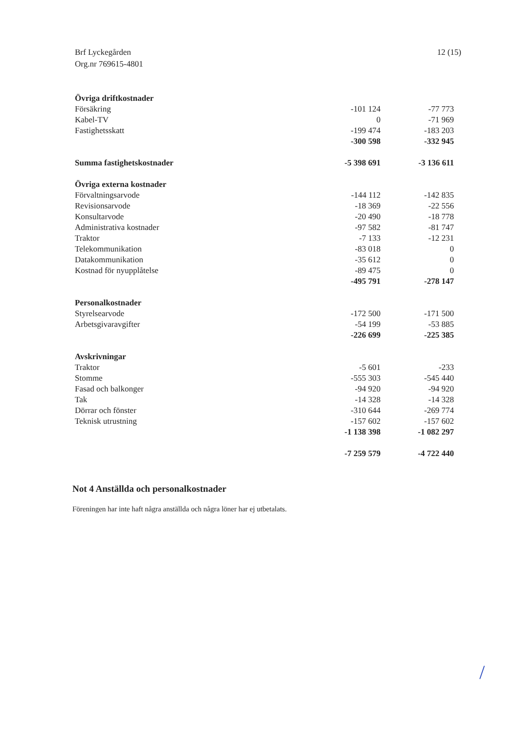Brf Lyckegården
Org.nr 769615-4801
12 (15)
| Övriga driftkostnader | | |
| Försäkring | -101 124 | -77 773 |
| Kabel-TV | 0 | -71 969 |
| Fastighetsskatt | -199 474 | -183 203 |
| | -300 598 | -332 945 |
| Summa fastighetskostnader | -5 398 691 | -3 136 611 |
| Övriga externa kostnader | | |
| Förvaltningsarvode | -144 112 | -142 835 |
| Revisionsarvode | -18 369 | -22 556 |
| Konsultarvode | -20 490 | -18 778 |
| Administrativa kostnader | -97 582 | -81 747 |
| Traktor | -7 133 | -12 231 |
| Telekommunikation | -83 018 | 0 |
| Datakommunikation | -35 612 | 0 |
| Kostnad för nyupplåtelse | -89 475 | 0 |
| | -495 791 | -278 147 |
| Personalkostnader | | |
| Styrelsearvode | -172 500 | -171 500 |
| Arbetsgivaravgifter | -54 199 | -53 885 |
| | -226 699 | -225 385 |
| Avskrivningar | | |
| Traktor | -5 601 | -233 |
| Stomme | -555 303 | -545 440 |
| Fasad och balkonger | -94 920 | -94 920 |
| Tak | -14 328 | -14 328 |
| Dörrar och fönster | -310 644 | -269 774 |
| Teknisk utrustning | -157 602 | -157 602 |
| | -1 138 398 | -1 082 297 |
| | -7 259 579 | -4 722 440 |
Not 4 Anställda och personalkostnader
Föreningen har inte haft några anställda och några löner har ej utbetalats.
/